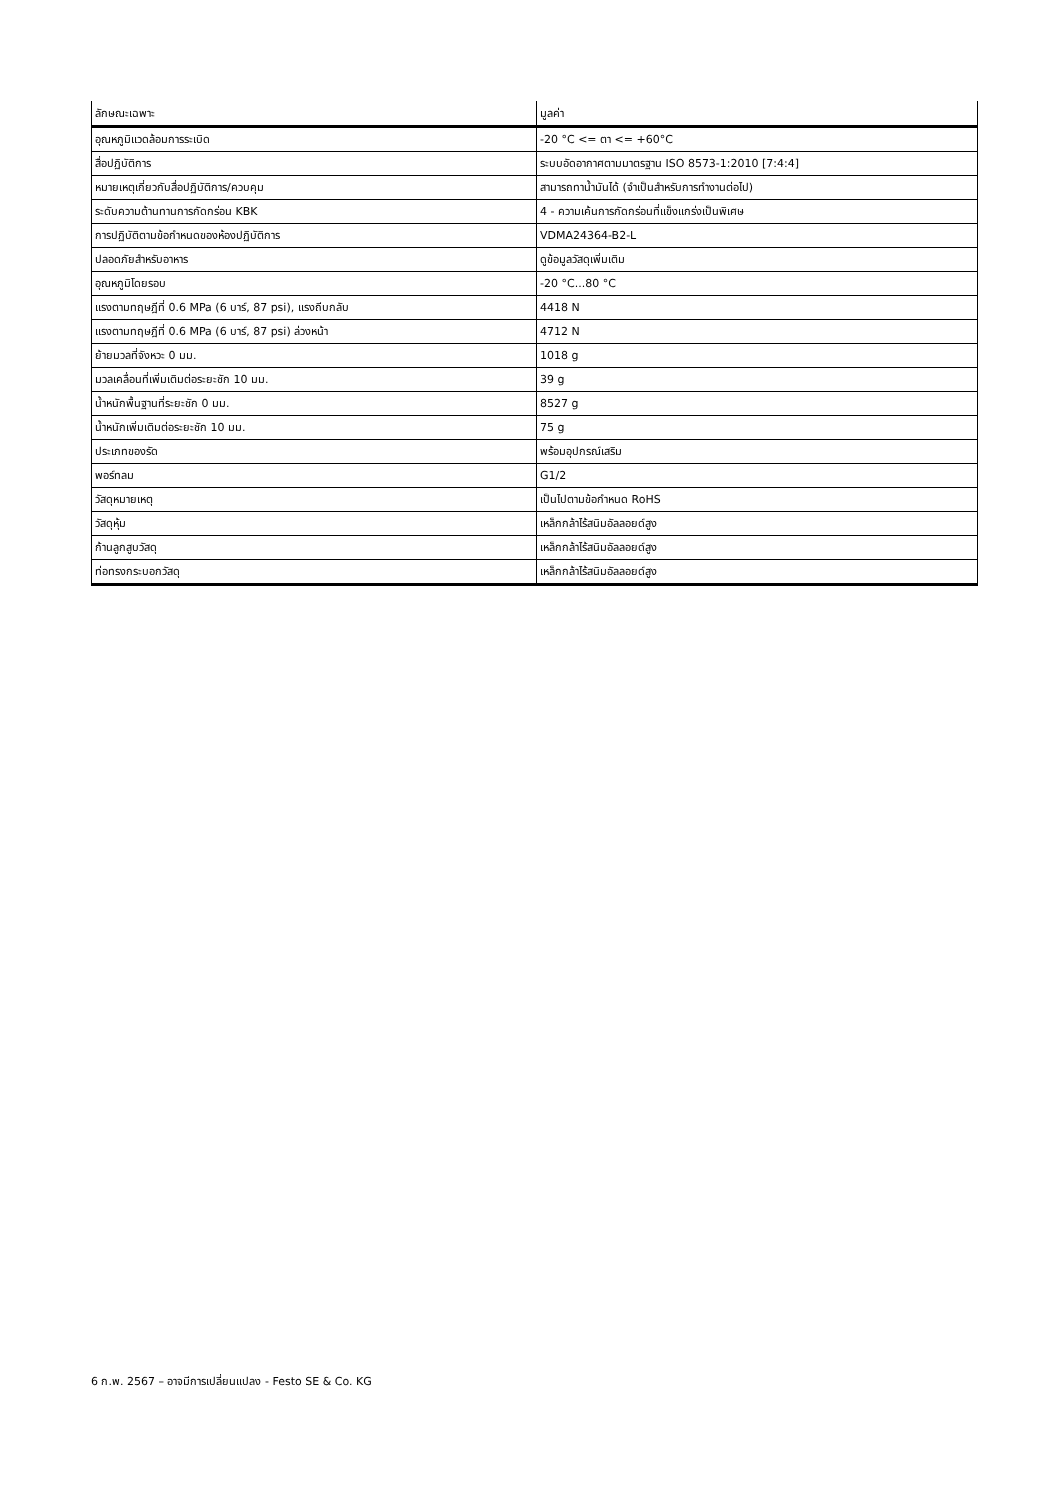| ลักษณะเฉพาะ | มูลค่า |
| --- | --- |
| อุณหภูมิแวดล้อมการระเบิด | -20 °C <= ตา <= +60°C |
| สื่อปฏิบัติการ | ระบบอัดอากาศตามมาตรฐาน ISO 8573-1:2010 [7:4:4] |
| หมายเหตุเกี่ยวกับสื่อปฏิบัติการ/ควบคุม | สามารถทาน้ำมันได้ (จำเป็นสำหรับการทำงานต่อไป) |
| ระดับความต้านทานการกัดกร่อน KBK | 4 - ความเค้นการกัดกร่อนที่แข็งแกร่งเป็นพิเศษ |
| การปฏิบัติตามข้อกำหนดของห้องปฏิบัติการ | VDMA24364-B2-L |
| ปลอดภัยสำหรับอาหาร | ดูข้อมูลวัสดุเพิ่มเติม |
| อุณหภูมิโดยรอบ | -20 °C...80 °C |
| แรงตามทฤษฎีที่ 0.6 MPa (6 บาร์, 87 psi), แรงถีบกลับ | 4418 N |
| แรงตามทฤษฎีที่ 0.6 MPa (6 บาร์, 87 psi) ล่วงหน้า | 4712 N |
| ย้ายมวลที่จังหวะ 0 มม. | 1018 g |
| มวลเคลื่อนที่เพิ่มเติมต่อระยะชัก 10 มม. | 39 g |
| น้ำหนักพื้นฐานที่ระยะชัก 0 มม. | 8527 g |
| น้ำหนักเพิ่มเติมต่อระยะชัก 10 มม. | 75 g |
| ประเภทของรัด | พร้อมอุปกรณ์เสริม |
| พอร์ทลม | G1/2 |
| วัสดุหมายเหตุ | เป็นไปตามข้อกำหนด RoHS |
| วัสดุหุ้ม | เหล็กกล้าไร้สนิมอัลลอยด์สูง |
| ก้านลูกสูบวัสดุ | เหล็กกล้าไร้สนิมอัลลอยด์สูง |
| ท่อทรงกระบอกวัสดุ | เหล็กกล้าไร้สนิมอัลลอยด์สูง |
6 ก.พ. 2567 – อาจมีการเปลี่ยนแปลง - Festo SE & Co. KG